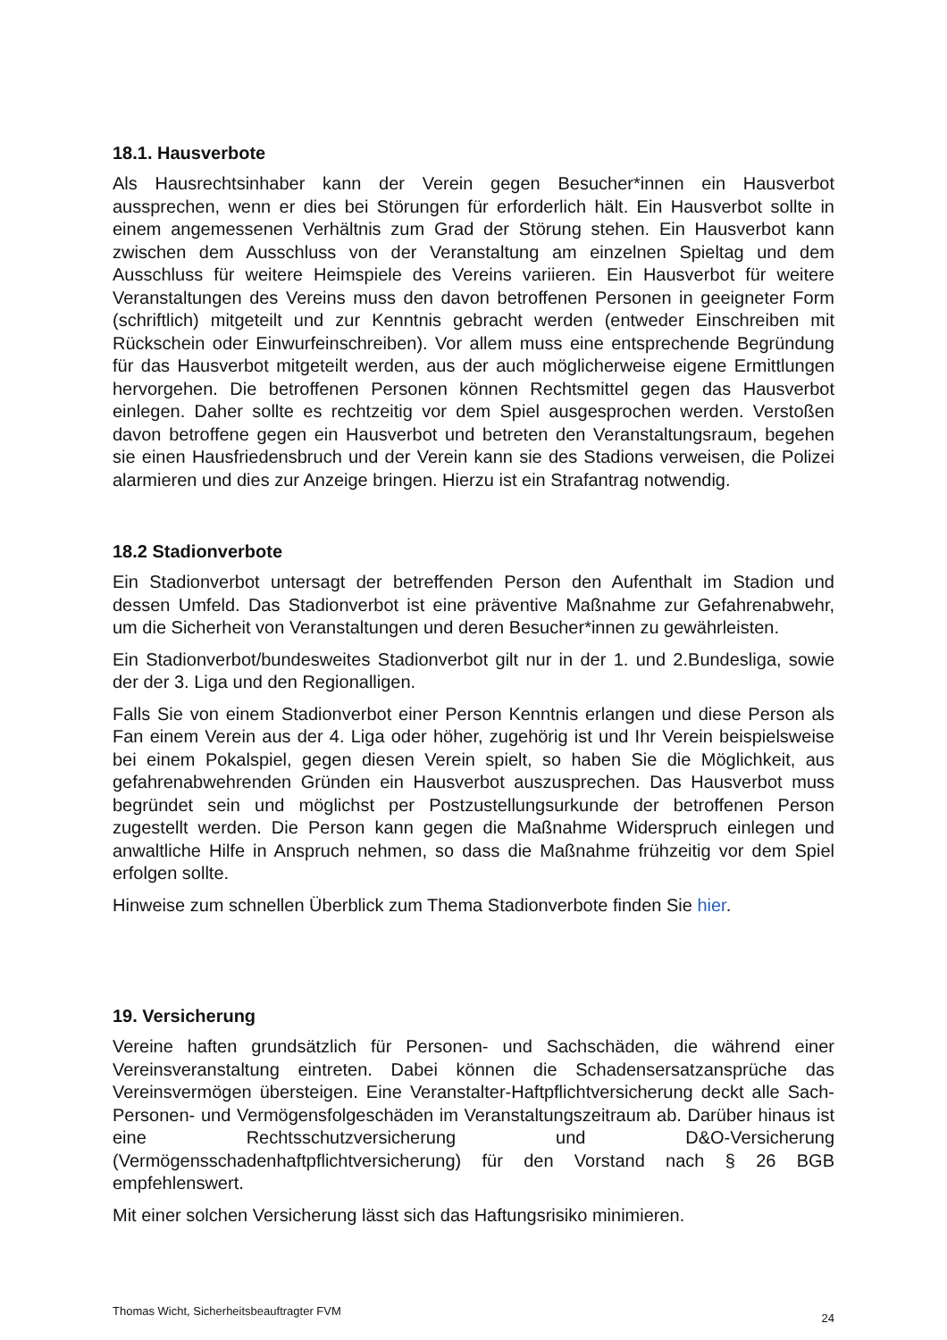18.1. Hausverbote
Als Hausrechtsinhaber kann der Verein gegen Besucher*innen ein Hausverbot aussprechen, wenn er dies bei Störungen für erforderlich hält. Ein Hausverbot sollte in einem angemessenen Verhältnis zum Grad der Störung stehen. Ein Hausverbot kann zwischen dem Ausschluss von der Veranstaltung am einzelnen Spieltag und dem Ausschluss für weitere Heimspiele des Vereins variieren. Ein Hausverbot für weitere Veranstaltungen des Vereins muss den davon betroffenen Personen in geeigneter Form (schriftlich) mitgeteilt und zur Kenntnis gebracht werden (entweder Einschreiben mit Rückschein oder Einwurfeinschreiben). Vor allem muss eine entsprechende Begründung für das Hausverbot mitgeteilt werden, aus der auch möglicherweise eigene Ermittlungen hervorgehen. Die betroffenen Personen können Rechtsmittel gegen das Hausverbot einlegen. Daher sollte es rechtzeitig vor dem Spiel ausgesprochen werden. Verstoßen davon betroffene gegen ein Hausverbot und betreten den Veranstaltungsraum, begehen sie einen Hausfriedensbruch und der Verein kann sie des Stadions verweisen, die Polizei alarmieren und dies zur Anzeige bringen. Hierzu ist ein Strafantrag notwendig.
18.2 Stadionverbote
Ein Stadionverbot untersagt der betreffenden Person den Aufenthalt im Stadion und dessen Umfeld. Das Stadionverbot ist eine präventive Maßnahme zur Gefahrenabwehr, um die Sicherheit von Veranstaltungen und deren Besucher*innen zu gewährleisten.
Ein Stadionverbot/bundesweites Stadionverbot gilt nur in der 1. und 2.Bundesliga, sowie der der 3. Liga und den Regionalligen.
Falls Sie von einem Stadionverbot einer Person Kenntnis erlangen und diese Person als Fan einem Verein aus der 4. Liga oder höher, zugehörig ist und Ihr Verein beispielsweise bei einem Pokalspiel, gegen diesen Verein spielt, so haben Sie die Möglichkeit, aus gefahrenabwehrenden Gründen ein Hausverbot auszusprechen. Das Hausverbot muss begründet sein und möglichst per Postzustellungsurkunde der betroffenen Person zugestellt werden. Die Person kann gegen die Maßnahme Widerspruch einlegen und anwaltliche Hilfe in Anspruch nehmen, so dass die Maßnahme frühzeitig vor dem Spiel erfolgen sollte.
Hinweise zum schnellen Überblick zum Thema Stadionverbote finden Sie hier.
19. Versicherung
Vereine haften grundsätzlich für Personen- und Sachschäden, die während einer Vereinsveranstaltung eintreten. Dabei können die Schadensersatzansprüche das Vereinsvermögen übersteigen. Eine Veranstalter-Haftpflichtversicherung deckt alle Sach- Personen- und Vermögensfolgeschäden im Veranstaltungszeitraum ab. Darüber hinaus ist eine Rechtsschutzversicherung und D&O-Versicherung (Vermögensschadenhaftpflichtversicherung) für den Vorstand nach § 26 BGB empfehlenswert.
Mit einer solchen Versicherung lässt sich das Haftungsrisiko minimieren.
Thomas Wicht, Sicherheitsbeauftragter FVM 24